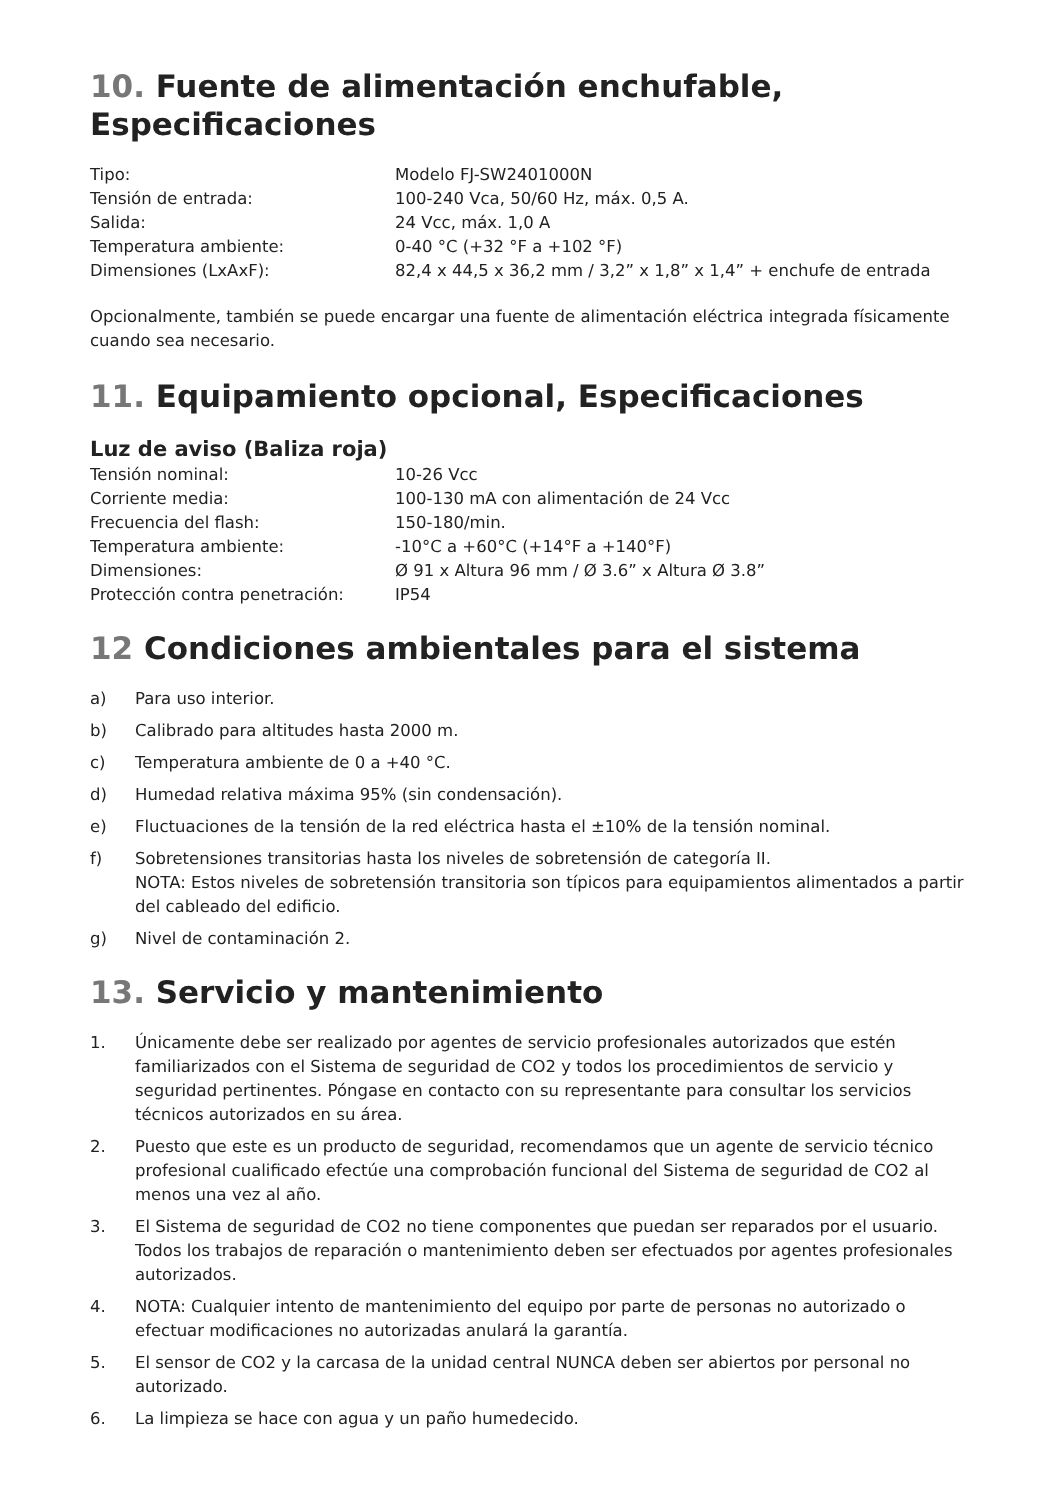10. Fuente de alimentación enchufable, Especificaciones
| Tipo: | Modelo FJ-SW2401000N |
| Tensión de entrada: | 100-240 Vca, 50/60 Hz, máx. 0,5 A. |
| Salida: | 24 Vcc, máx. 1,0 A |
| Temperatura ambiente: | 0-40 °C (+32 °F a +102 °F) |
| Dimensiones (LxAxF): | 82,4 x 44,5 x 36,2 mm / 3,2” x 1,8” x 1,4” + enchufe de entrada |
Opcionalmente, también se puede encargar una fuente de alimentación eléctrica integrada físicamente cuando sea necesario.
11. Equipamiento opcional, Especificaciones
Luz de aviso (Baliza roja)
| Tensión nominal: | 10-26 Vcc |
| Corriente media: | 100-130 mA con alimentación de 24 Vcc |
| Frecuencia del flash: | 150-180/min. |
| Temperatura ambiente: | -10°C a +60°C (+14°F a +140°F) |
| Dimensiones: | Ø 91 x Altura 96 mm / Ø 3.6” x Altura Ø 3.8” |
| Protección contra penetración: | IP54 |
12 Condiciones ambientales para el sistema
a) Para uso interior.
b) Calibrado para altitudes hasta 2000 m.
c) Temperatura ambiente de 0 a +40 °C.
d) Humedad relativa máxima 95% (sin condensación).
e) Fluctuaciones de la tensión de la red eléctrica hasta el ±10% de la tensión nominal.
f) Sobretensiones transitorias hasta los niveles de sobretensión de categoría II.
NOTA: Estos niveles de sobretensión transitoria son típicos para equipamientos alimentados a partir del cableado del edificio.
g) Nivel de contaminación 2.
13. Servicio y mantenimiento
1. Únicamente debe ser realizado por agentes de servicio profesionales autorizados que estén familiarizados con el Sistema de seguridad de CO2 y todos los procedimientos de servicio y seguridad pertinentes. Póngase en contacto con su representante para consultar los servicios técnicos autorizados en su área.
2. Puesto que este es un producto de seguridad, recomendamos que un agente de servicio técnico profesional cualificado efectúe una comprobación funcional del Sistema de seguridad de CO2 al menos una vez al año.
3. El Sistema de seguridad de CO2 no tiene componentes que puedan ser reparados por el usuario. Todos los trabajos de reparación o mantenimiento deben ser efectuados por agentes profesionales autorizados.
4. NOTA: Cualquier intento de mantenimiento del equipo por parte de personas no autorizado o efectuar modificaciones no autorizadas anulará la garantía.
5. El sensor de CO2 y la carcasa de la unidad central NUNCA deben ser abiertos por personal no autorizado.
6. La limpieza se hace con agua y un paño humedecido.